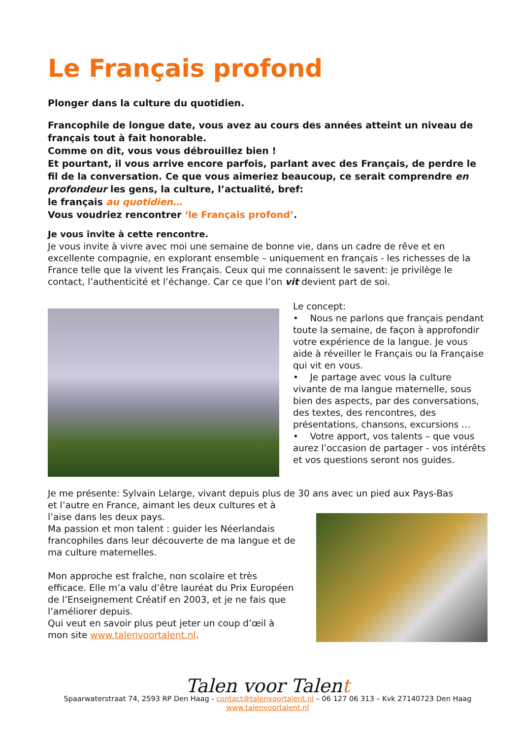Le Français profond
Plonger dans la culture du quotidien.
Francophile de longue date, vous avez au cours des années atteint un niveau de français tout à fait honorable.
Comme on dit, vous vous débrouillez bien !
Et pourtant, il vous arrive encore parfois, parlant avec des Français, de perdre le fil de la conversation. Ce que vous aimeriez beaucoup, ce serait comprendre en profondeur les gens, la culture, l’actualité, bref:
le français au quotidien…
Vous voudriez rencontrer ‘le Français profond’.
Je vous invite à cette rencontre.
Je vous invite à vivre avec moi une semaine de bonne vie, dans un cadre de rêve et en excellente compagnie, en explorant ensemble – uniquement en français - les richesses de la France telle que la vivent les Français. Ceux qui me connaissent le savent: je privilège le contact, l’authenticité et l’échange. Car ce que l’on vit devient part de soi.
Le concept:
• Nous ne parlons que français pendant toute la semaine, de façon à approfondir votre expérience de la langue. Je vous aide à réveiller le Français ou la Française qui vit en vous.
• Je partage avec vous la culture vivante de ma langue maternelle, sous bien des aspects, par des conversations, des textes, des rencontres, des présentations, chansons, excursions …
• Votre apport, vos talents – que vous aurez l’occasion de partager - vos intérêts et vos questions seront nos guides.
Je me présente: Sylvain Lelarge, vivant depuis plus de 30 ans avec un pied aux Pays-Bas
et l’autre en France, aimant les deux cultures et à l’aise dans les deux pays.
Ma passion et mon talent : guider les Néerlandais francophiles dans leur découverte de ma langue et de ma culture maternelles.
Mon approche est fraîche, non scolaire et très efficace. Elle m’a valu d’être lauréat du Prix Européen de l’Enseignement Créatif en 2003, et je ne fais que l’améliorer depuis.
Qui veut en savoir plus peut jeter un coup d’œil à mon site www.talenvoortalent.nl.
Talen voor Talent
Spaarwaterstraat 74, 2593 RP Den Haag - contact@talenvoortalent.nl – 06 127 06 313 – Kvk 27140723 Den Haag
www.talenvoortalent.nl